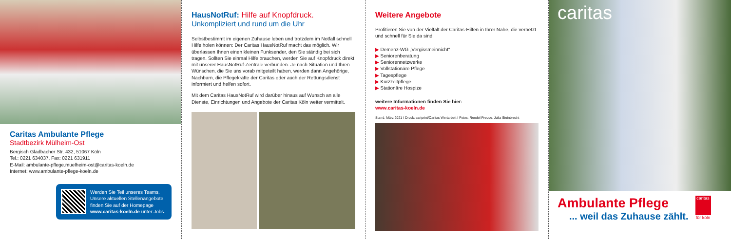Caritas Ambulante Pflege
Stadtbezirk Mülheim-Ost
Bergisch Gladbacher Str. 432, 51067 Köln
Tel.: 0221 634037, Fax: 0221 631911
E-Mail: ambulante-pflege.muelheim-ost@caritas-koeln.de
Internet: www.ambulante-pflege-koeln.de
Werden Sie Teil unseres Teams. Unsere aktuellen Stellenangebote finden Sie auf der Homepage www.caritas-koeln.de unter Jobs.
HausNotRuf: Hilfe auf Knopfdruck.
Unkompliziert und rund um die Uhr
Selbstbestimmt im eigenen Zuhause leben und trotzdem im Notfall schnell Hilfe holen können: Der Caritas HausNotRuf macht das möglich. Wir überlassen Ihnen einen kleinen Funksender, den Sie ständig bei sich tragen. Sollten Sie einmal Hilfe brauchen, werden Sie auf Knopfdruck direkt mit unserer HausNotRuf-Zentrale verbunden. Je nach Situation und Ihren Wünschen, die Sie uns vorab mitgeteilt haben, werden dann Angehörige, Nachbarn, die Pflegekräfte der Caritas oder auch der Rettungsdienst informiert und helfen sofort.
Mit dem Caritas HausNotRuf wird darüber hinaus auf Wunsch an alle Dienste, Einrichtungen und Angebote der Caritas Köln weiter vermittelt.
Weitere Angebote
Profitieren Sie von der Vielfalt der Caritas-Hilfen in Ihrer Nähe, die vernetzt und schnell für Sie da sind
▶ Demenz-WG „Vergissmeinnicht“
▶ Seniorenberatung
▶ Seniorennetzwerke
▶ Vollstationäre Pflege
▶ Tagespflege
▶ Kurzzeitpflege
▶ Stationäre Hospize
weitere Informationen finden Sie hier:
www.caritas-koeln.de
Stand: März 2021 I Druck: cariprint/Caritas Wertarbeit I Fotos: Rendel Freude, Julia Steinbrecht
caritas
Ambulante Pflege
... weil das Zuhause zählt.
caritas
für köln